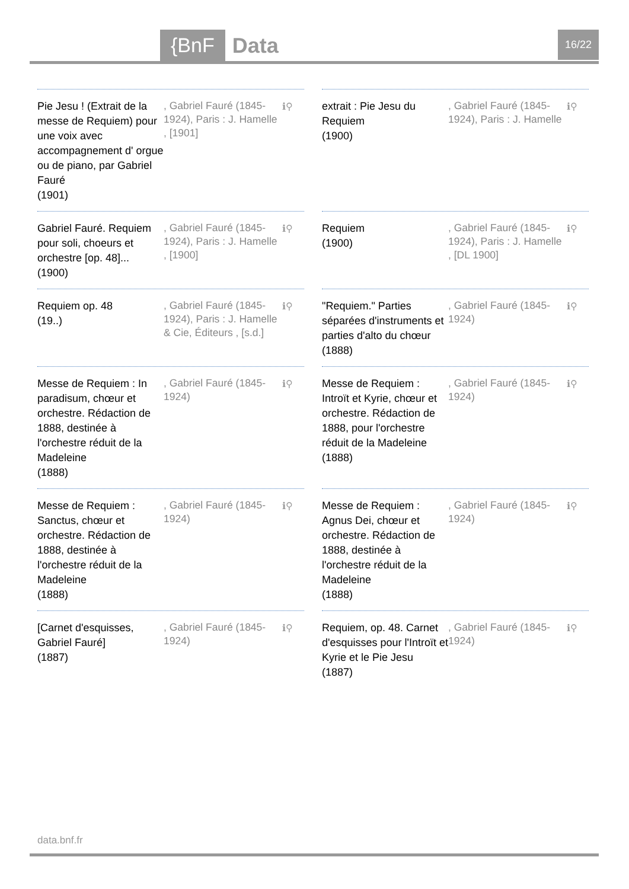{BnF Data 16/22
Pie Jesu ! (Extrait de la messe de Requiem) pour une voix avec accompagnement d' orgue ou de piano, par Gabriel Fauré
(1901)
, Gabriel Fauré (1845-1924), Paris : J. Hamelle , [1901]
ℹ⚲
extrait : Pie Jesu du Requiem
(1900)
, Gabriel Fauré (1845-1924), Paris : J. Hamelle
ℹ⚲
Gabriel Fauré. Requiem pour soli, choeurs et orchestre [op. 48]...
(1900)
, Gabriel Fauré (1845-1924), Paris : J. Hamelle , [1900]
ℹ⚲
Requiem
(1900)
, Gabriel Fauré (1845-1924), Paris : J. Hamelle , [DL 1900]
ℹ⚲
Requiem op. 48
(19..)
, Gabriel Fauré (1845-1924), Paris : J. Hamelle & Cie, Éditeurs , [s.d.]
ℹ⚲
"Requiem." Parties séparées d'instruments et parties d'alto du chœur
(1888)
, Gabriel Fauré (1845-1924)
ℹ⚲
Messe de Requiem : In paradisum, chœur et orchestre. Rédaction de 1888, destinée à l'orchestre réduit de la Madeleine
(1888)
, Gabriel Fauré (1845-1924)
ℹ⚲
Messe de Requiem : Introït et Kyrie, chœur et orchestre. Rédaction de 1888, pour l'orchestre réduit de la Madeleine
(1888)
, Gabriel Fauré (1845-1924)
ℹ⚲
Messe de Requiem : Sanctus, chœur et orchestre. Rédaction de 1888, destinée à l'orchestre réduit de la Madeleine
(1888)
, Gabriel Fauré (1845-1924)
ℹ⚲
Messe de Requiem : Agnus Dei, chœur et orchestre. Rédaction de 1888, destinée à l'orchestre réduit de la Madeleine
(1888)
, Gabriel Fauré (1845-1924)
ℹ⚲
[Carnet d'esquisses, Gabriel Fauré]
(1887)
, Gabriel Fauré (1845-1924)
ℹ⚲
Requiem, op. 48. Carnet d'esquisses pour l'Introït et Kyrie et le Pie Jesu
(1887)
, Gabriel Fauré (1845-1924)
ℹ⚲
data.bnf.fr